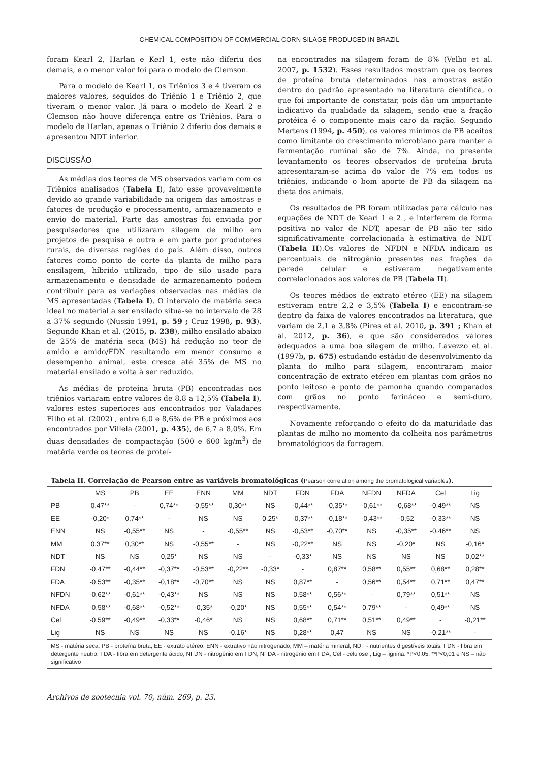CHEMICAL COMPOSITION OF COMMERCIAL CORN SILAGE PRODUCED IN BRAZIL
foram Kearl 2, Harlan e Kerl 1, este não diferiu dos demais, e o menor valor foi para o modelo de Clemson.
Para o modelo de Kearl 1, os Triênios 3 e 4 tiveram os maiores valores, seguidos do Triênio 1 e Triênio 2, que tiveram o menor valor. Já para o modelo de Kearl 2 e Clemson não houve diferença entre os Triênios. Para o modelo de Harlan, apenas o Triênio 2 diferiu dos demais e apresentou NDT inferior.
DISCUSSÃO
As médias dos teores de MS observados variam com os Triênios analisados (Tabela I), fato esse provavelmente devido ao grande variabilidade na origem das amostras e fatores de produção e processamento, armazenamento e envio do material. Parte das amostras foi enviada por pesquisadores que utilizaram silagem de milho em projetos de pesquisa e outra e em parte por produtores rurais, de diversas regiões do país. Além disso, outros fatores como ponto de corte da planta de milho para ensilagem, híbrido utilizado, tipo de silo usado para armazenamento e densidade de armazenamento podem contribuir para as variações observadas nas médias de MS apresentadas (Tabela I). O intervalo de matéria seca ideal no material a ser ensilado situa-se no intervalo de 28 a 37% segundo (Nussio 1991, p. 59 ; Cruz 1998, p. 93). Segundo Khan et al. (2015, p. 238), milho ensilado abaixo de 25% de matéria seca (MS) há redução no teor de amido e amido/FDN resultando em menor consumo e desempenho animal, este cresce até 35% de MS no material ensilado e volta à ser reduzido.
As médias de proteína bruta (PB) encontradas nos triênios variaram entre valores de 8,8 a 12,5% (Tabela I), valores estes superiores aos encontrados por Valadares Filho et al. (2002) , entre 6,0 e 8,6% de PB e próximos aos encontrados por Villela (2001, p. 435), de 6,7 a 8,0%. Em duas densidades de compactação (500 e 600 kg/m<sup>3</sup>) de matéria verde os teores de proteí-
na encontrados na silagem foram de 8% (Velho et al. 2007, p. 1532). Esses resultados mostram que os teores de proteína bruta determinados nas amostras estão dentro do padrão apresentado na literatura científica, o que foi importante de constatar, pois dão um importante indicativo da qualidade da silagem, sendo que a fração protéica é o componente mais caro da ração. Segundo Mertens (1994, p. 450), os valores mínimos de PB aceitos como limitante do crescimento microbiano para manter a fermentação ruminal são de 7%. Ainda, no presente levantamento os teores observados de proteína bruta apresentaram-se acima do valor de 7% em todos os triênios, indicando o bom aporte de PB da silagem na dieta dos animais.
Os resultados de PB foram utilizadas para cálculo nas equações de NDT de Kearl 1 e 2 , e interferem de forma positiva no valor de NDT, apesar de PB não ter sido significativamente correlacionada à estimativa de NDT (Tabela II).Os valores de NFDN e NFDA indicam os percentuais de nitrogênio presentes nas frações da parede celular e estiveram negativamente correlacionados aos valores de PB (Tabela II).
Os teores médios de extrato etéreo (EE) na silagem estiveram entre 2,2 e 3,5% (Tabela I) e encontram-se dentro da faixa de valores encontrados na literatura, que variam de 2,1 a 3,8% (Pires et al. 2010, p. 391 ; Khan et al. 2012, p. 36), e que são considerados valores adequados a uma boa silagem de milho. Lavezzo et al. (1997b, p. 675) estudando estádio de desenvolvimento da planta do milho para silagem, encontraram maior concentração de extrato etéreo em plantas com grãos no ponto leitoso e ponto de pamonha quando comparados com grãos no ponto farináceo e semi-duro, respectivamente.
Novamente reforçando o efeito do da maturidade das plantas de milho no momento da colheita nos parâmetros bromatológicos da forragem.
Tabela II. Correlação de Pearson entre as variáveis bromatológicas (Pearson correlation among the bromatological variables).
| | MS | PB | EE | ENN | MM | NDT | FDN | FDA | NFDN | NFDA | Cel | Lig |
| --- | --- | --- | --- | --- | --- | --- | --- | --- | --- | --- | --- | --- |
| PB | 0,47** | - | 0,74** | -0,55** | 0,30** | NS | -0,44** | -0,35** | -0,61** | -0,68** | -0,49** | NS |
| EE | -0,20* | 0,74** | - | NS | NS | 0,25* | -0,37** | -0,18** | -0,43** | -0,52 | -0,33** | NS |
| ENN | NS | -0,55** | NS | - | -0,55** | NS | -0,53** | -0,70** | NS | -0,35** | -0,46** | NS |
| MM | 0,37** | 0,30** | NS | -0,55** | - | NS | -0,22** | NS | NS | -0,20* | NS | -0,16* |
| NDT | NS | NS | 0,25* | NS | NS | - | -0,33* | NS | NS | NS | NS | 0,02** |
| FDN | -0,47** | -0,44** | -0,37** | -0,53** | -0,22** | -0,33* | - | 0,87** | 0,58** | 0,55** | 0,68** | 0,28** |
| FDA | -0,53** | -0,35** | -0,18** | -0,70** | NS | NS | 0,87** | - | 0,56** | 0,54** | 0,71** | 0,47** |
| NFDN | -0,62** | -0,61** | -0,43** | NS | NS | NS | 0,58** | 0,56** | - | 0,79** | 0,51** | NS |
| NFDA | -0,58** | -0,68** | -0,52** | -0,35* | -0,20* | NS | 0,55** | 0,54** | 0,79** | - | 0,49** | NS |
| Cel | -0,59** | -0,49** | -0,33** | -0,46* | NS | NS | 0,68** | 0,71** | 0,51** | 0,49** | - | -0,21** |
| Lig | NS | NS | NS | NS | -0,16* | NS | 0,28** | 0,47 | NS | NS | -0,21** | - |
MS - matéria seca; PB - proteína bruta; EE - extrato etéreo; ENN - extrativo não nitrogenado; MM – matéria mineral; NDT - nutrientes digestíveis totais; FDN - fibra em detergente neutro; FDA - fibra em detergente ácido; NFDN - nitrogênio em FDN; NFDA - nitrogênio em FDA; Cel - celulose ; Lig – lignina. *P<0,05; **P<0,01 e NS – não significativo
Archivos de zootecnia vol. 70, núm. 269, p. 23.